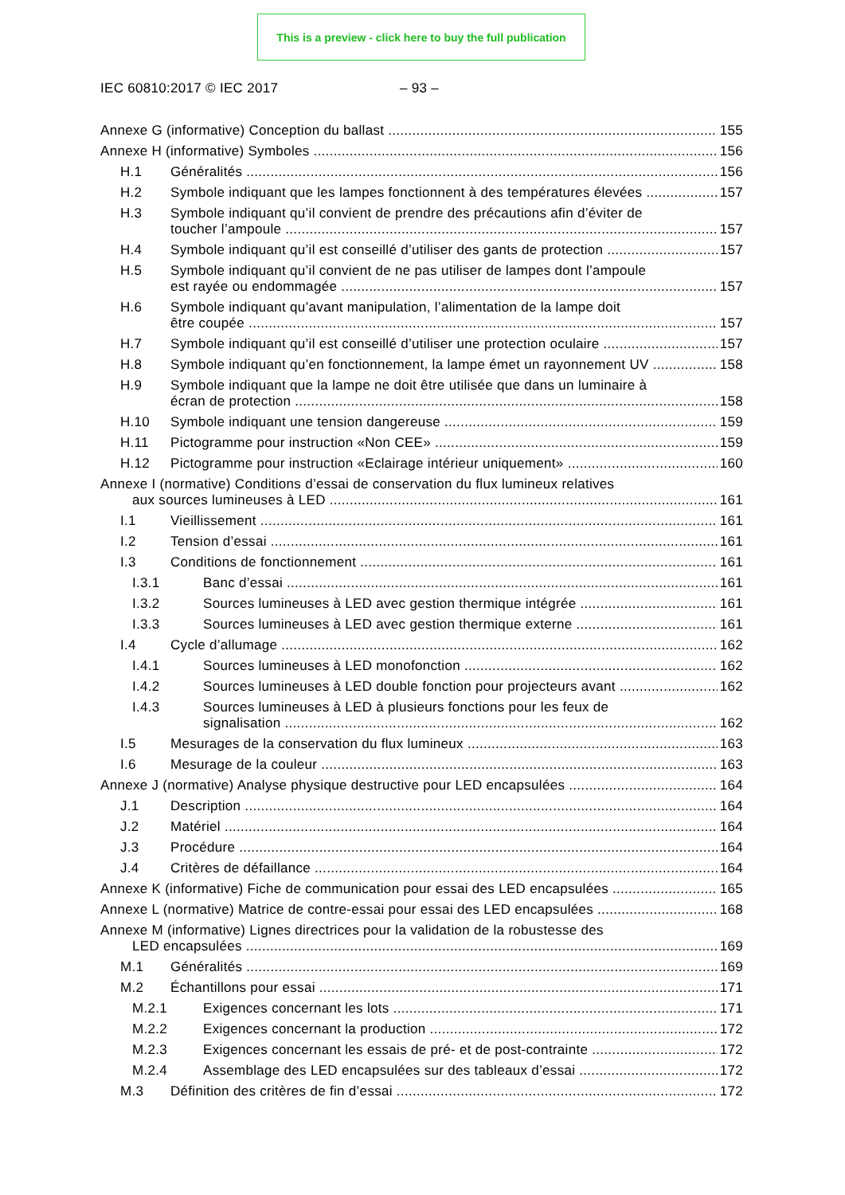This is a preview - click here to buy the full publication
IEC 60810:2017 © IEC 2017 – 93 –
Annexe G (informative) Conception du ballast
155
Annexe H (informative) Symboles
156
H.1
Généralités
156
H.2
Symbole indiquant que les lampes fonctionnent à des températures élevées
157
H.3
Symbole indiquant qu’il convient de prendre des précautions afin d’éviter de
toucher l’ampoule
157
H.4
Symbole indiquant qu’il est conseillé d’utiliser des gants de protection
157
H.5
Symbole indiquant qu’il convient de ne pas utiliser de lampes dont l’ampoule
est rayée ou endommagée
157
H.6
Symbole indiquant qu’avant manipulation, l’alimentation de la lampe doit
être coupée
157
H.7
Symbole indiquant qu’il est conseillé d’utiliser une protection oculaire
157
H.8
Symbole indiquant qu’en fonctionnement, la lampe émet un rayonnement UV
158
H.9
Symbole indiquant que la lampe ne doit être utilisée que dans un luminaire à
écran de protection
158
H.10
Symbole indiquant une tension dangereuse
159
H.11
Pictogramme pour instruction «Non CEE»
159
H.12
Pictogramme pour instruction «Eclairage intérieur uniquement»
160
Annexe I (normative) Conditions d’essai de conservation du flux lumineux relatives
aux sources lumineuses à LED
161
I.1
Vieillissement
161
I.2
Tension d’essai
161
I.3
Conditions de fonctionnement
161
I.3.1
Banc d’essai
161
I.3.2
Sources lumineuses à LED avec gestion thermique intégrée
161
I.3.3
Sources lumineuses à LED avec gestion thermique externe
161
I.4
Cycle d’allumage
162
I.4.1
Sources lumineuses à LED monofonction
162
I.4.2
Sources lumineuses à LED double fonction pour projecteurs avant
162
I.4.3
Sources lumineuses à LED à plusieurs fonctions pour les feux de
signalisation
162
I.5
Mesurages de la conservation du flux lumineux
163
I.6
Mesurage de la couleur
163
Annexe J (normative) Analyse physique destructive pour LED encapsulées
164
J.1
Description
164
J.2
Matériel
164
J.3
Procédure
164
J.4
Critères de défaillance
164
Annexe K (informative) Fiche de communication pour essai des LED encapsulées
165
Annexe L (normative) Matrice de contre-essai pour essai des LED encapsulées
168
Annexe M (informative) Lignes directrices pour la validation de la robustesse des
LED encapsulées
169
M.1
Généralités
169
M.2
Échantillons pour essai
171
M.2.1
Exigences concernant les lots
171
M.2.2
Exigences concernant la production
172
M.2.3
Exigences concernant les essais de pré- et de post-contrainte
172
M.2.4
Assemblage des LED encapsulées sur des tableaux d’essai
172
M.3
Définition des critères de fin d’essai
172